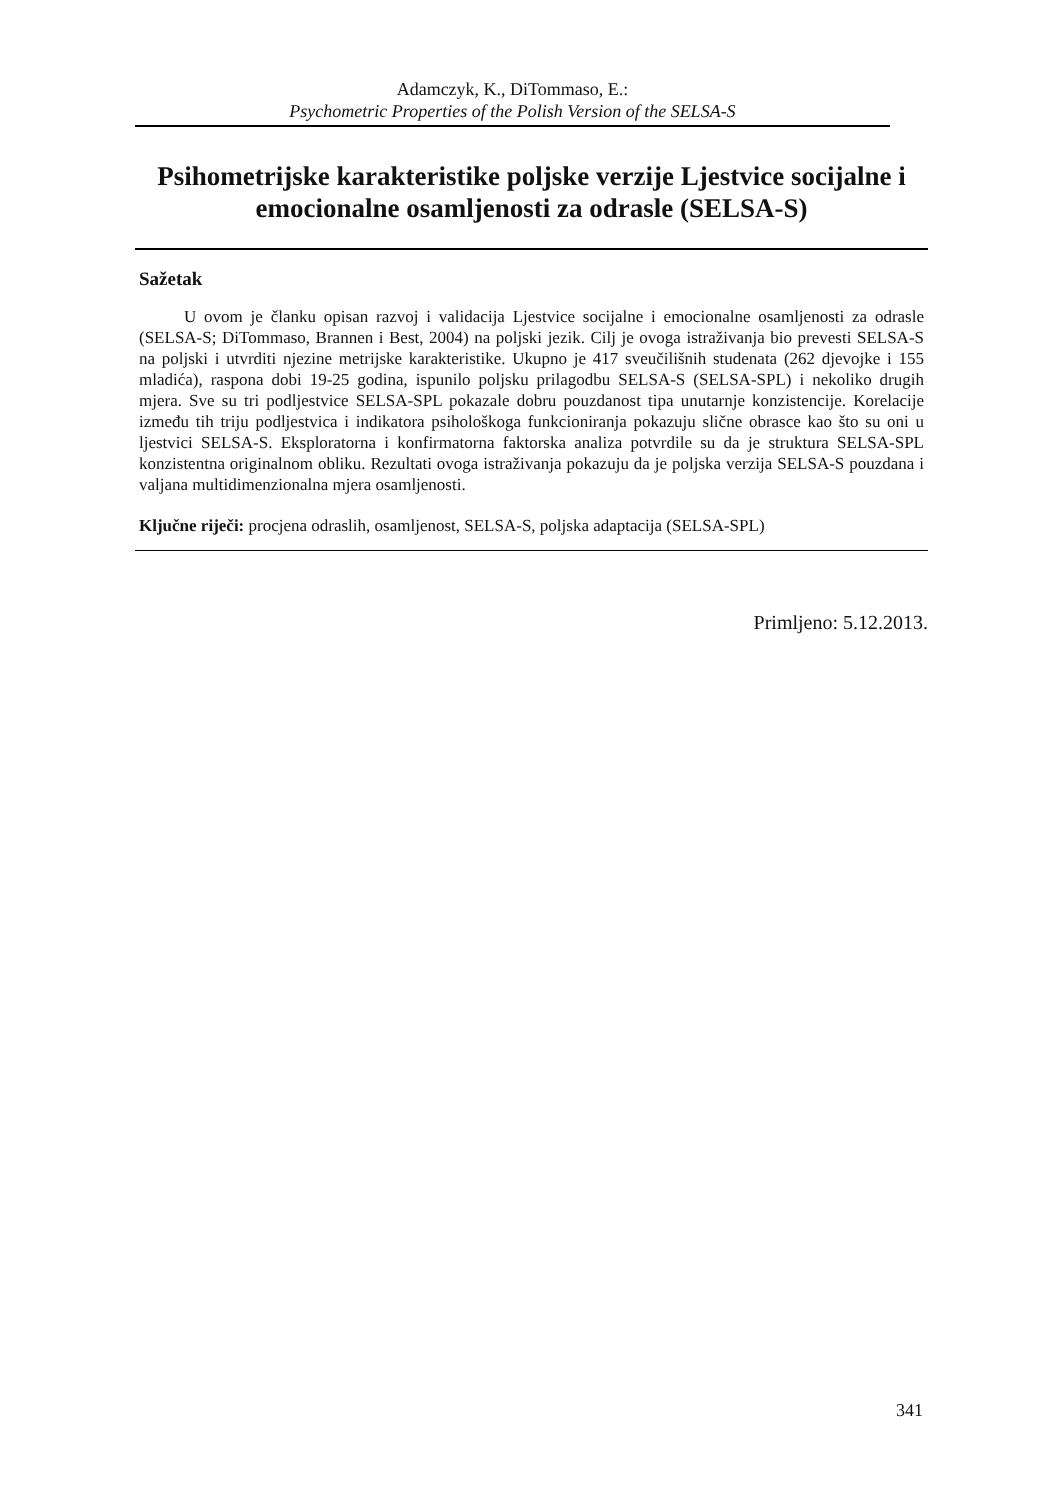Adamczyk, K., DiTommaso, E.:
Psychometric Properties of the Polish Version of the SELSA-S
Psihometrijske karakteristike poljske verzije Ljestvice socijalne i emocionalne osamljenosti za odrasle (SELSA-S)
Sažetak
U ovom je članku opisan razvoj i validacija Ljestvice socijalne i emocionalne osamljenosti za odrasle (SELSA-S; DiTommaso, Brannen i Best, 2004) na poljski jezik. Cilj je ovoga istraživanja bio prevesti SELSA-S na poljski i utvrditi njezine metrijske karakteristike. Ukupno je 417 sveučilišnih studenata (262 djevojke i 155 mladića), raspona dobi 19-25 godina, ispunilo poljsku prilagodbu SELSA-S (SELSA-SPL) i nekoliko drugih mjera. Sve su tri podljestvice SELSA-SPL pokazale dobru pouzdanost tipa unutarnje konzistencije. Korelacije između tih triju podljestvica i indikatora psihološkoga funkcioniranja pokazuju slične obrasce kao što su oni u ljestvici SELSA-S. Eksploratorna i konfirmatorna faktorska analiza potvrdile su da je struktura SELSA-SPL konzistentna originalnom obliku. Rezultati ovoga istraživanja pokazuju da je poljska verzija SELSA-S pouzdana i valjana multidimenzionalna mjera osamljenosti.
Ključne riječi: procjena odraslih, osamljenost, SELSA-S, poljska adaptacija (SELSA-SPL)
Primljeno: 5.12.2013.
341